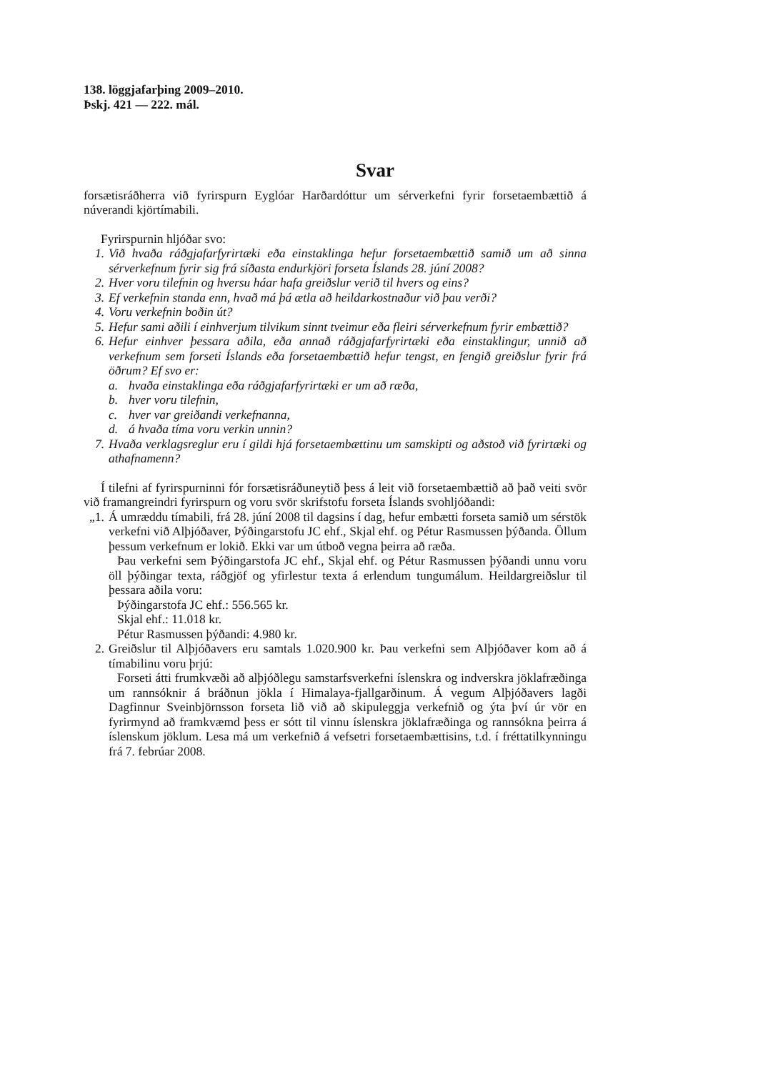138. löggjafarþing 2009–2010.
Þskj. 421 — 222. mál.
Svar
forsætisráðherra við fyrirspurn Eyglóar Harðardóttur um sérverkefni fyrir forsetaembættið á núverandi kjörtímabili.
Fyrirspurnin hljóðar svo:
1. Við hvaða ráðgjafarfyrirtæki eða einstaklinga hefur forsetaembættið samið um að sinna sérverkefnum fyrir sig frá síðasta endurkjöri forseta Íslands 28. júní 2008?
2. Hver voru tilefnin og hversu háar hafa greiðslur verið til hvers og eins?
3. Ef verkefnin standa enn, hvað má þá ætla að heildarkostnaður við þau verði?
4. Voru verkefnin boðin út?
5. Hefur sami aðili í einhverjum tilvikum sinnt tveimur eða fleiri sérverkefnum fyrir embættið?
6. Hefur einhver þessara aðila, eða annað ráðgjafarfyrirtæki eða einstaklingur, unnið að verkefnum sem forseti Íslands eða forsetaembættið hefur tengst, en fengið greiðslur fyrir frá öðrum? Ef svo er:
a. hvaða einstaklinga eða ráðgjafarfyrirtæki er um að ræða,
b. hver voru tilefnin,
c. hver var greiðandi verkefnanna,
d. á hvaða tíma voru verkin unnin?
7. Hvaða verklagsreglur eru í gildi hjá forsetaembættinu um samskipti og aðstoð við fyrirtæki og athafnamenn?
Í tilefni af fyrirspurninni fór forsætisráðuneytið þess á leit við forsetaembættið að það veiti svör við framangreindri fyrirspurn og voru svör skrifstofu forseta Íslands svohljóðandi:
„1. Á umræddu tímabili, frá 28. júní 2008 til dagsins í dag, hefur embætti forseta samið um sérstök verkefni við Alþjóðaver, Þýðingarstofu JC ehf., Skjal ehf. og Pétur Rasmussen þýðanda. Öllum þessum verkefnum er lokið. Ekki var um útboð vegna þeirra að ræða.
Þau verkefni sem Þýðingarstofa JC ehf., Skjal ehf. og Pétur Rasmussen þýðandi unnu voru öll þýðingar texta, ráðgjöf og yfirlestur texta á erlendum tungumálum. Heildargreiðslur til þessara aðila voru:
Þýðingarstofa JC ehf.: 556.565 kr.
Skjal ehf.: 11.018 kr.
Pétur Rasmussen þýðandi: 4.980 kr.
2. Greiðslur til Alþjóðavers eru samtals 1.020.900 kr. Þau verkefni sem Alþjóðaver kom að á tímabilinu voru þrjú:
Forseti átti frumkvæði að alþjóðlegu samstarfsverkefni íslenskra og indverskra jöklafræðinga um rannsóknir á bráðnun jökla í Himalaya-fjallgarðinum. Á vegum Alþjóðavers lagði Dagfinnur Sveinbjörnsson forseta lið við að skipuleggja verkefnið og ýta því úr vör en fyrirmynd að framkvæmd þess er sótt til vinnu íslenskra jöklafræðinga og rannsókna þeirra á íslenskum jöklum. Lesa má um verkefnið á vefsetri forsetaembættisins, t.d. í fréttatilkynningu frá 7. febrúar 2008.